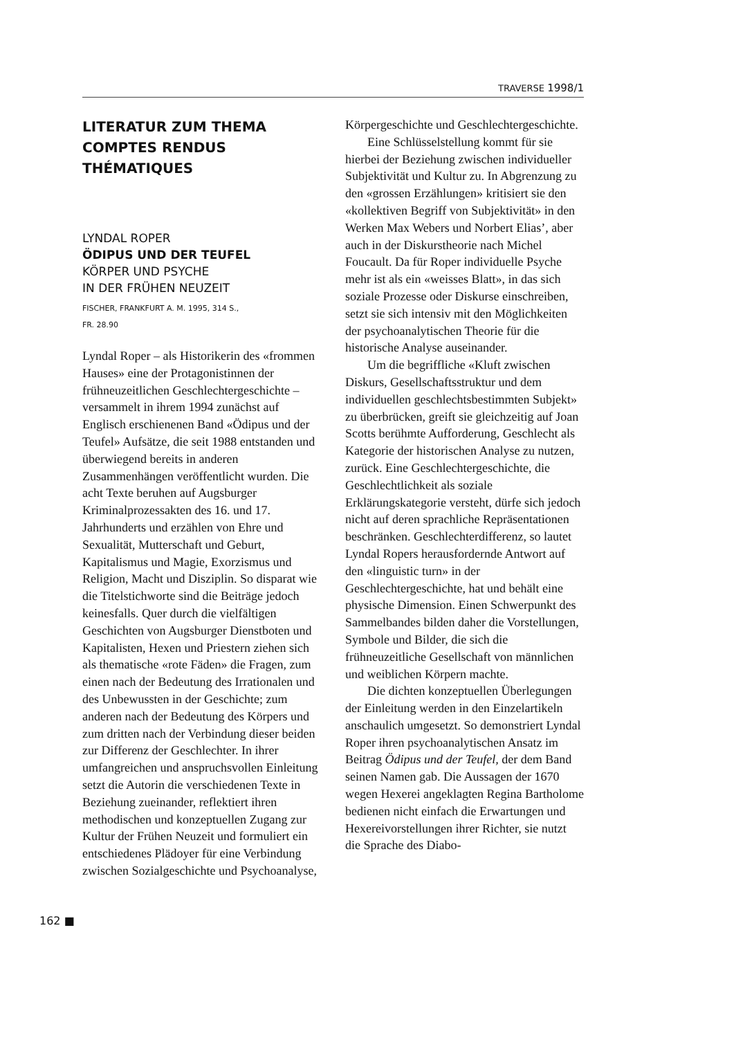TRAVERSE 1998/1
LITERATUR ZUM THEMA
COMPTES RENDUS
THÉMATIQUES
LYNDAL ROPER
ÖDIPUS UND DER TEUFEL
KÖRPER UND PSYCHE
IN DER FRÜHEN NEUZEIT
FISCHER, FRANKFURT A. M. 1995, 314 S.,
FR. 28.90
Lyndal Roper – als Historikerin des «frommen Hauses» eine der Protagonistinnen der frühneuzeitlichen Geschlechtergeschichte – versammelt in ihrem 1994 zunächst auf Englisch erschienenen Band «Ödipus und der Teufel» Aufsätze, die seit 1988 entstanden und überwiegend bereits in anderen Zusammenhängen veröffentlicht wurden. Die acht Texte beruhen auf Augsburger Kriminalprozessakten des 16. und 17. Jahrhunderts und erzählen von Ehre und Sexualität, Mutterschaft und Geburt, Kapitalismus und Magie, Exorzismus und Religion, Macht und Disziplin. So disparat wie die Titelstichworte sind die Beiträge jedoch keinesfalls. Quer durch die vielfältigen Geschichten von Augsburger Dienstboten und Kapitalisten, Hexen und Priestern ziehen sich als thematische «rote Fäden» die Fragen, zum einen nach der Bedeutung des Irrationalen und des Unbewussten in der Geschichte; zum anderen nach der Bedeutung des Körpers und zum dritten nach der Verbindung dieser beiden zur Differenz der Geschlechter. In ihrer umfangreichen und anspruchsvollen Einleitung setzt die Autorin die verschiedenen Texte in Beziehung zueinander, reflektiert ihren methodischen und konzeptuellen Zugang zur Kultur der Frühen Neuzeit und formuliert ein entschiedenes Plädoyer für eine Verbindung zwischen Sozialgeschichte und Psychoanalyse,
Körpergeschichte und Geschlechtergeschichte.
Eine Schlüsselstellung kommt für sie hierbei der Beziehung zwischen individueller Subjektivität und Kultur zu. In Abgrenzung zu den «grossen Erzählungen» kritisiert sie den «kollektiven Begriff von Subjektivität» in den Werken Max Webers und Norbert Elias’, aber auch in der Diskurstheorie nach Michel Foucault. Da für Roper individuelle Psyche mehr ist als ein «weisses Blatt», in das sich soziale Prozesse oder Diskurse einschreiben, setzt sie sich intensiv mit den Möglichkeiten der psychoanalytischen Theorie für die historische Analyse auseinander.
Um die begriffliche «Kluft zwischen Diskurs, Gesellschaftsstruktur und dem individuellen geschlechtsbestimmten Subjekt» zu überbrücken, greift sie gleichzeitig auf Joan Scotts berühmte Aufforderung, Geschlecht als Kategorie der historischen Analyse zu nutzen, zurück. Eine Geschlechtergeschichte, die Geschlechtlichkeit als soziale Erklärungskategorie versteht, dürfe sich jedoch nicht auf deren sprachliche Repräsentationen beschränken. Geschlechterdifferenz, so lautet Lyndal Ropers herausfordernde Antwort auf den «linguistic turn» in der Geschlechtergeschichte, hat und behält eine physische Dimension. Einen Schwerpunkt des Sammelbandes bilden daher die Vorstellungen, Symbole und Bilder, die sich die frühneuzeitliche Gesellschaft von männlichen und weiblichen Körpern machte.
Die dichten konzeptuellen Überlegungen der Einleitung werden in den Einzelartikeln anschaulich umgesetzt. So demonstriert Lyndal Roper ihren psychoanalytischen Ansatz im Beitrag Ödipus und der Teufel, der dem Band seinen Namen gab. Die Aussagen der 1670 wegen Hexerei angeklagten Regina Bartholome bedienen nicht einfach die Erwartungen und Hexereivorstellungen ihrer Richter, sie nutzt die Sprache des Diabo-
162 ■